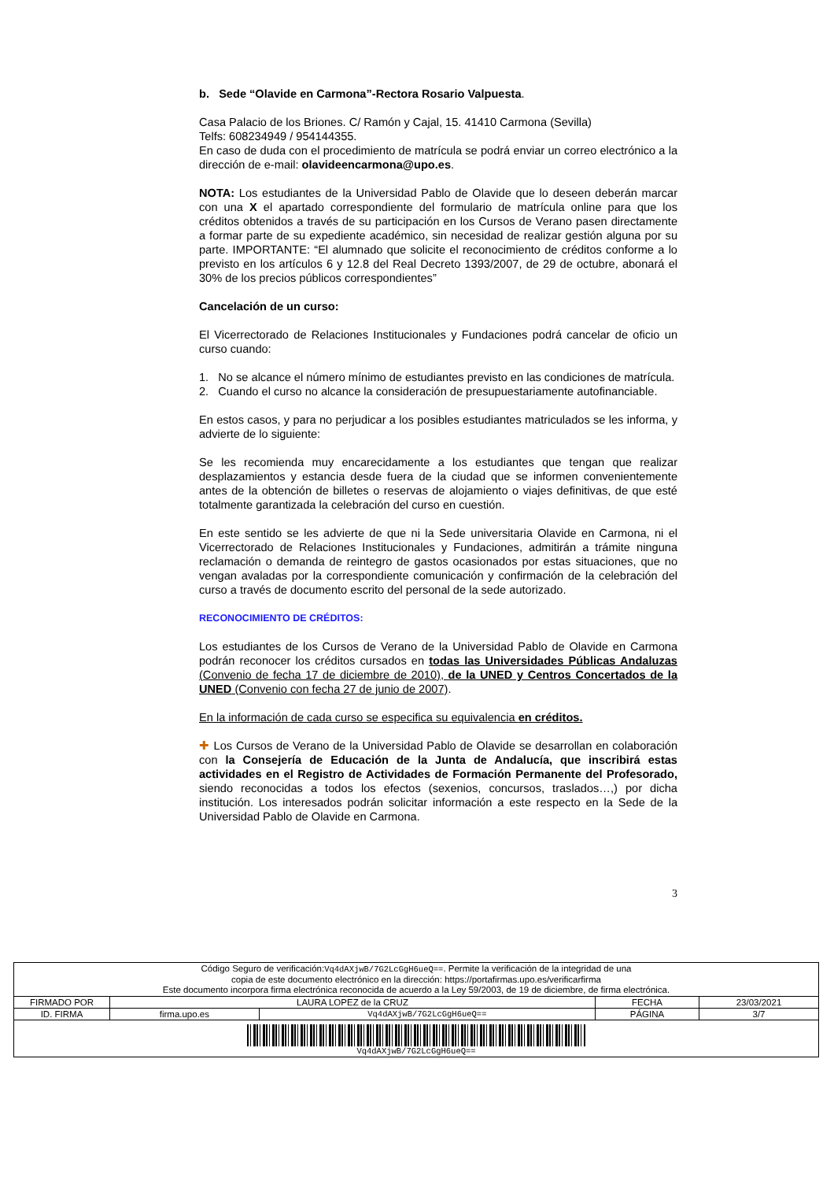b. Sede “Olavide en Carmona”-Rectora Rosario Valpuesta.
Casa Palacio de los Briones. C/ Ramón y Cajal, 15. 41410 Carmona (Sevilla)
Telfs: 608234949 / 954144355.
En caso de duda con el procedimiento de matrícula se podrá enviar un correo electrónico a la dirección de e-mail: olavideencarmona@upo.es.
NOTA: Los estudiantes de la Universidad Pablo de Olavide que lo deseen deberán marcar con una X el apartado correspondiente del formulario de matrícula online para que los créditos obtenidos a través de su participación en los Cursos de Verano pasen directamente a formar parte de su expediente académico, sin necesidad de realizar gestión alguna por su parte. IMPORTANTE: “El alumnado que solicite el reconocimiento de créditos conforme a lo previsto en los artículos 6 y 12.8 del Real Decreto 1393/2007, de 29 de octubre, abonará el 30% de los precios públicos correspondientes”
Cancelación de un curso:
El Vicerrectorado de Relaciones Institucionales y Fundaciones podrá cancelar de oficio un curso cuando:
1. No se alcance el número mínimo de estudiantes previsto en las condiciones de matrícula.
2. Cuando el curso no alcance la consideración de presupuestariamente autofinanciable.
En estos casos, y para no perjudicar a los posibles estudiantes matriculados se les informa, y advierte de lo siguiente:
Se les recomienda muy encarecidamente a los estudiantes que tengan que realizar desplazamientos y estancia desde fuera de la ciudad que se informen convenientemente antes de la obtención de billetes o reservas de alojamiento o viajes definitivas, de que esté totalmente garantizada la celebración del curso en cuestión.
En este sentido se les advierte de que ni la Sede universitaria Olavide en Carmona, ni el Vicerrectorado de Relaciones Institucionales y Fundaciones, admitirán a trámite ninguna reclamación o demanda de reintegro de gastos ocasionados por estas situaciones, que no vengan avaladas por la correspondiente comunicación y confirmación de la celebración del curso a través de documento escrito del personal de la sede autorizado.
RECONOCIMIENTO DE CRÉDITOS:
Los estudiantes de los Cursos de Verano de la Universidad Pablo de Olavide en Carmona podrán reconocer los créditos cursados en todas las Universidades Públicas Andaluzas (Convenio de fecha 17 de diciembre de 2010), de la UNED y Centros Concertados de la UNED (Convenio con fecha 27 de junio de 2007).
En la información de cada curso se especifica su equivalencia en créditos.
✚ Los Cursos de Verano de la Universidad Pablo de Olavide se desarrollan en colaboración con la Consejería de Educación de la Junta de Andalucía, que inscribirá estas actividades en el Registro de Actividades de Formación Permanente del Profesorado, siendo reconocidas a todos los efectos (sexenios, concursos, traslados…,) por dicha institución. Los interesados podrán solicitar información a este respecto en la Sede de la Universidad Pablo de Olavide en Carmona.
3
| Código Seguro de verificación: Vq4dAXjwB/7G2LcGgH6ueQ== . Permite la verificación de la integridad de una copia de este documento electrónico en la dirección: https://portafirmas.upo.es/verificarfirma Este documento incorpora firma electrónica reconocida de acuerdo a la Ley 59/2003, de 19 de diciembre, de firma electrónica. | | | | |
| FIRMADO POR | LAURA LOPEZ de la CRUZ | | FECHA | 23/03/2021 |
| ID. FIRMA | firma.upo.es | Vq4dAXjwB/7G2LcGgH6ueQ== | PÁGINA | 3/7 |
| Vq4dAXjwB/7G2LcGgH6ueQ== | | | | |